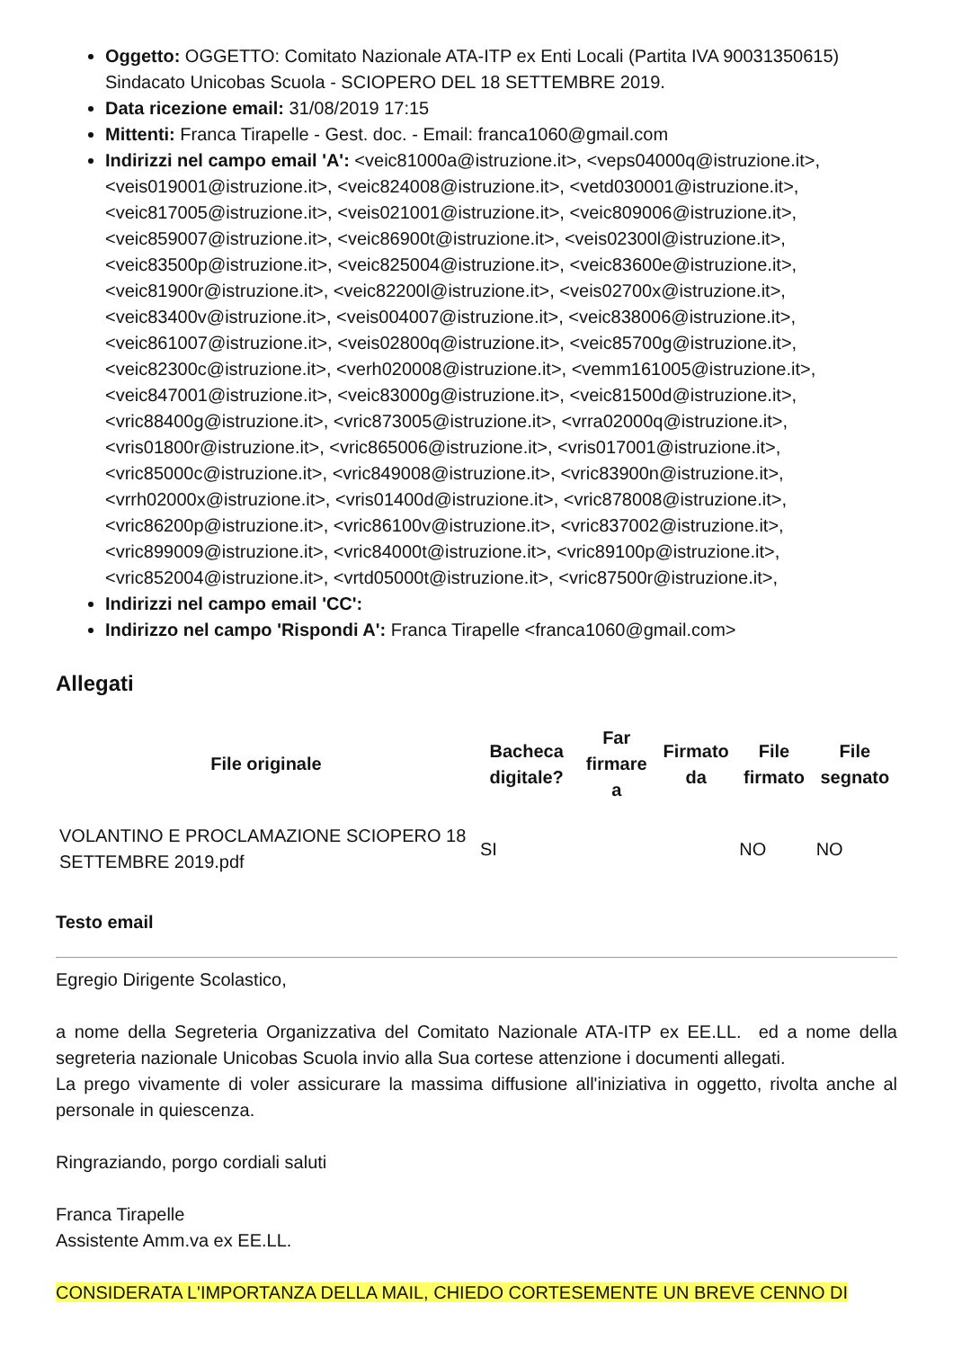Oggetto: OGGETTO: Comitato Nazionale ATA-ITP ex Enti Locali (Partita IVA 90031350615) Sindacato Unicobas Scuola - SCIOPERO DEL 18 SETTEMBRE 2019.
Data ricezione email: 31/08/2019 17:15
Mittenti: Franca Tirapelle - Gest. doc. - Email: franca1060@gmail.com
Indirizzi nel campo email 'A': <veic81000a@istruzione.it>, <veps04000q@istruzione.it>, <veis019001@istruzione.it>, <veic824008@istruzione.it>, <vetd030001@istruzione.it>, <veic817005@istruzione.it>, <veis021001@istruzione.it>, <veic809006@istruzione.it>, <veic859007@istruzione.it>, <veic86900t@istruzione.it>, <veis02300l@istruzione.it>, <veic83500p@istruzione.it>, <veic825004@istruzione.it>, <veic83600e@istruzione.it>, <veic81900r@istruzione.it>, <veic82200l@istruzione.it>, <veis02700x@istruzione.it>, <veic83400v@istruzione.it>, <veis004007@istruzione.it>, <veic838006@istruzione.it>, <veic861007@istruzione.it>, <veis02800q@istruzione.it>, <veic85700g@istruzione.it>, <veic82300c@istruzione.it>, <verh020008@istruzione.it>, <vemm161005@istruzione.it>, <veic847001@istruzione.it>, <veic83000g@istruzione.it>, <veic81500d@istruzione.it>, <vric88400g@istruzione.it>, <vric873005@istruzione.it>, <vrra02000q@istruzione.it>, <vris01800r@istruzione.it>, <vric865006@istruzione.it>, <vris017001@istruzione.it>, <vric85000c@istruzione.it>, <vric849008@istruzione.it>, <vric83900n@istruzione.it>, <vrrh02000x@istruzione.it>, <vris01400d@istruzione.it>, <vric878008@istruzione.it>, <vric86200p@istruzione.it>, <vric86100v@istruzione.it>, <vric837002@istruzione.it>, <vric899009@istruzione.it>, <vric84000t@istruzione.it>, <vric89100p@istruzione.it>, <vric852004@istruzione.it>, <vrtd05000t@istruzione.it>, <vric87500r@istruzione.it>,
Indirizzi nel campo email 'CC':
Indirizzo nel campo 'Rispondi A': Franca Tirapelle <franca1060@gmail.com>
Allegati
| File originale | Bacheca digitale? | Far firmare a | Firmato da | File firmato | File segnato |
| --- | --- | --- | --- | --- | --- |
| VOLANTINO E PROCLAMAZIONE SCIOPERO 18 SETTEMBRE 2019.pdf | SI | | | NO | NO |
Testo email
Egregio Dirigente Scolastico,
a nome della Segreteria Organizzativa del Comitato Nazionale ATA-ITP ex EE.LL. ed a nome della segreteria nazionale Unicobas Scuola invio alla Sua cortese attenzione i documenti allegati.
La prego vivamente di voler assicurare la massima diffusione all'iniziativa in oggetto, rivolta anche al personale in quiescenza.
Ringraziando, porgo cordiali saluti
Franca Tirapelle
Assistente Amm.va ex EE.LL.
CONSIDERATA L'IMPORTANZA DELLA MAIL, CHIEDO CORTESEMENTE UN BREVE CENNO DI